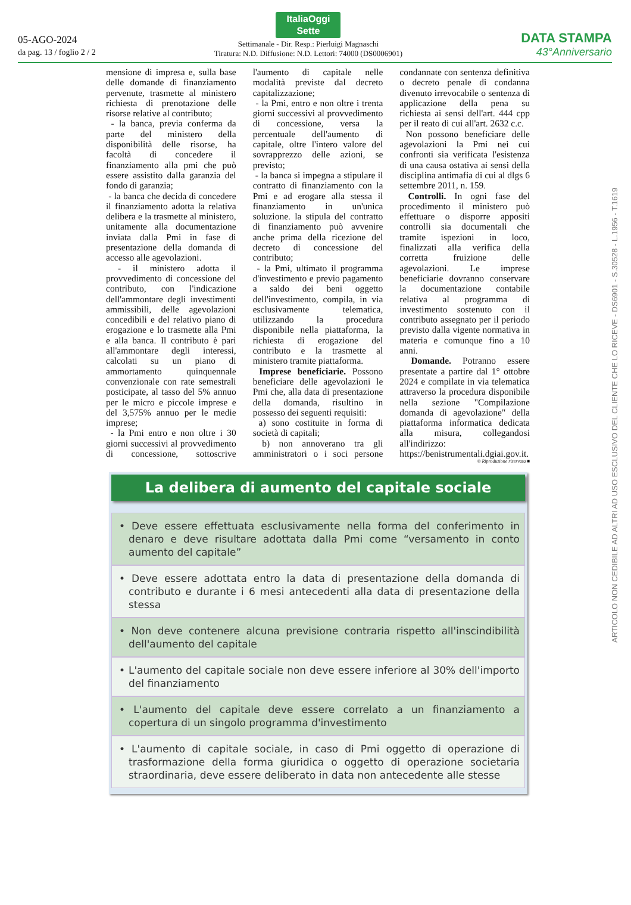05-AGO-2024
da pag. 13 / foglio 2 / 2
ItaliaOggi
Sette
Settimanale - Dir. Resp.: Pierluigi Magnaschi
Tiratura: N.D. Diffusione: N.D. Lettori: 74000 (DS0006901)
DATA STAMPA
43°Anniversario
mensione di impresa e, sulla base delle domande di finanziamento pervenute, trasmette al ministero richiesta di prenotazione delle risorse relative al contributo;
- la banca, previa conferma da parte del ministero della disponibilità delle risorse, ha facoltà di concedere il finanziamento alla pmi che può essere assistito dalla garanzia del fondo di garanzia;
- la banca che decida di concedere il finanziamento adotta la relativa delibera e la trasmette al ministero, unitamente alla documentazione inviata dalla Pmi in fase di presentazione della domanda di accesso alle agevolazioni.
- il ministero adotta il provvedimento di concessione del contributo, con l'indicazione dell'ammontare degli investimenti ammissibili, delle agevolazioni concedibili e del relativo piano di erogazione e lo trasmette alla Pmi e alla banca. Il contributo è pari all'ammontare degli interessi, calcolati su un piano di ammortamento quinquennale convenzionale con rate semestrali posticipate, al tasso del 5% annuo per le micro e piccole imprese e del 3,575% annuo per le medie imprese;
- la Pmi entro e non oltre i 30 giorni successivi al provvedimento di concessione, sottoscrive l'aumento di capitale nelle modalità previste dal decreto capitalizzazione;
- la Pmi, entro e non oltre i trenta giorni successivi al provvedimento di concessione, versa la percentuale dell'aumento di capitale, oltre l'intero valore del sovrapprezzo delle azioni, se previsto;
- la banca si impegna a stipulare il contratto di finanziamento con la Pmi e ad erogare alla stessa il finanziamento in un'unica soluzione. la stipula del contratto di finanziamento può avvenire anche prima della ricezione del decreto di concessione del contributo;
- la Pmi, ultimato il programma d'investimento e previo pagamento a saldo dei beni oggetto dell'investimento, compila, in via esclusivamente telematica, utilizzando la procedura disponibile nella piattaforma, la richiesta di erogazione del contributo e la trasmette al ministero tramite piattaforma.
Imprese beneficiarie. Possono beneficiare delle agevolazioni le Pmi che, alla data di presentazione della domanda, risultino in possesso dei seguenti requisiti:
a) sono costituite in forma di società di capitali;
b) non annoverano tra gli amministratori o i soci persone condannate con sentenza definitiva o decreto penale di condanna divenuto irrevocabile o sentenza di applicazione della pena su richiesta ai sensi dell'art. 444 cpp per il reato di cui all'art. 2632 c.c.
Non possono beneficiare delle agevolazioni la Pmi nei cui confronti sia verificata l'esistenza di una causa ostativa ai sensi della disciplina antimafia di cui al dlgs 6 settembre 2011, n. 159.
Controlli. In ogni fase del procedimento il ministero può effettuare o disporre appositi controlli sia documentali che tramite ispezioni in loco, finalizzati alla verifica della corretta fruizione delle agevolazioni. Le imprese beneficiarie dovranno conservare la documentazione contabile relativa al programma di investimento sostenuto con il contributo assegnato per il periodo previsto dalla vigente normativa in materia e comunque fino a 10 anni.
Domande. Potranno essere presentate a partire dal 1° ottobre 2024 e compilate in via telematica attraverso la procedura disponibile nella sezione "Compilazione domanda di agevolazione" della piattaforma informatica dedicata alla misura, collegandosi all'indirizzo: https://benistrumentali.dgiai.gov.it.
© Riproduzione riservata ■
La delibera di aumento del capitale sociale
• Deve essere effettuata esclusivamente nella forma del conferimento in denaro e deve risultare adottata dalla Pmi come “versamento in conto aumento del capitale”
• Deve essere adottata entro la data di presentazione della domanda di contributo e durante i 6 mesi antecedenti alla data di presentazione della stessa
• Non deve contenere alcuna previsione contraria rispetto all'inscindibilità dell'aumento del capitale
• L'aumento del capitale sociale non deve essere inferiore al 30% dell'importo del finanziamento
• L'aumento del capitale deve essere correlato a un finanziamento a copertura di un singolo programma d'investimento
• L'aumento di capitale sociale, in caso di Pmi oggetto di operazione di trasformazione della forma giuridica o oggetto di operazione societaria straordinaria, deve essere deliberato in data non antecedente alle stesse
ARTICOLO NON CEDIBILE AD ALTRI AD USO ESCLUSIVO DEL CLIENTE CHE LO RICEVE - DS6901 - S.30528 - L.1956 - T.1619